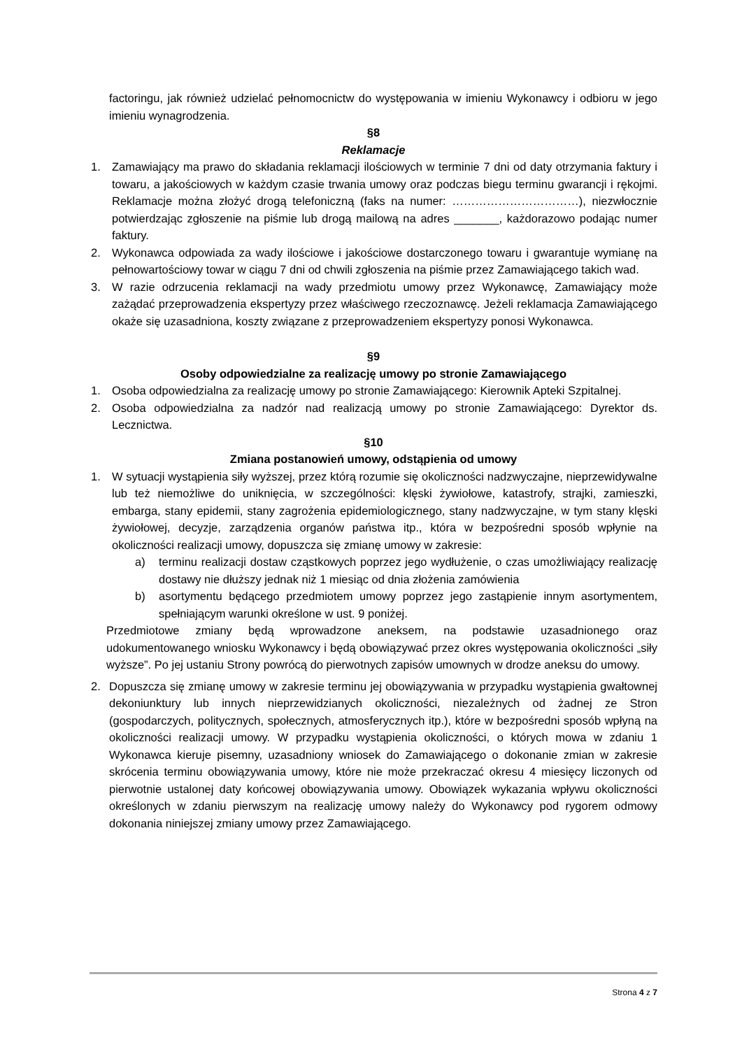factoringu, jak również udzielać pełnomocnictw do występowania w imieniu Wykonawcy i odbioru w jego imieniu wynagrodzenia.
§8
Reklamacje
1. Zamawiający ma prawo do składania reklamacji ilościowych w terminie 7 dni od daty otrzymania faktury i towaru, a jakościowych w każdym czasie trwania umowy oraz podczas biegu terminu gwarancji i rękojmi. Reklamacje można złożyć drogą telefoniczną (faks na numer: ……………………………), niezwłocznie potwierdzając zgłoszenie na piśmie lub drogą mailową na adres _______, każdorazowo podając numer faktury.
2. Wykonawca odpowiada za wady ilościowe i jakościowe dostarczonego towaru i gwarantuje wymianę na pełnowartościowy towar w ciągu 7 dni od chwili zgłoszenia na piśmie przez Zamawiającego takich wad.
3. W razie odrzucenia reklamacji na wady przedmiotu umowy przez Wykonawcę, Zamawiający może zażądać przeprowadzenia ekspertyzy przez właściwego rzeczoznawcę. Jeżeli reklamacja Zamawiającego okaże się uzasadniona, koszty związane z przeprowadzeniem ekspertyzy ponosi Wykonawca.
§9
Osoby odpowiedzialne za realizację umowy po stronie Zamawiającego
1. Osoba odpowiedzialna za realizację umowy po stronie Zamawiającego: Kierownik Apteki Szpitalnej.
2. Osoba odpowiedzialna za nadzór nad realizacją umowy po stronie Zamawiającego: Dyrektor ds. Lecznictwa.
§10
Zmiana postanowień umowy, odstąpienia od umowy
1. W sytuacji wystąpienia siły wyższej, przez którą rozumie się okoliczności nadzwyczajne, nieprzewidywalne lub też niemożliwe do uniknięcia, w szczególności: klęski żywiołowe, katastrofy, strajki, zamieszki, embarga, stany epidemii, stany zagrożenia epidemiologicznego, stany nadzwyczajne, w tym stany klęski żywiołowej, decyzje, zarządzenia organów państwa itp., która w bezpośredni sposób wpłynie na okoliczności realizacji umowy, dopuszcza się zmianę umowy w zakresie:
a) terminu realizacji dostaw cząstkowych poprzez jego wydłużenie, o czas umożliwiający realizację dostawy nie dłuższy jednak niż 1 miesiąc od dnia złożenia zamówienia
b) asortymentu będącego przedmiotem umowy poprzez jego zastąpienie innym asortymentem, spełniającym warunki określone w ust. 9 poniżej.
Przedmiotowe zmiany będą wprowadzone aneksem, na podstawie uzasadnionego oraz udokumentowanego wniosku Wykonawcy i będą obowiązywać przez okres występowania okoliczności „siły wyższe”. Po jej ustaniu Strony powrócą do pierwotnych zapisów umownych w drodze aneksu do umowy.
2. Dopuszcza się zmianę umowy w zakresie terminu jej obowiązywania w przypadku wystąpienia gwałtownej dekoniunktury lub innych nieprzewidzianych okoliczności, niezależnych od żadnej ze Stron (gospodarczych, politycznych, społecznych, atmosferycznych itp.), które w bezpośredni sposób wpłyną na okoliczności realizacji umowy. W przypadku wystąpienia okoliczności, o których mowa w zdaniu 1 Wykonawca kieruje pisemny, uzasadniony wniosek do Zamawiającego o dokonanie zmian w zakresie skrócenia terminu obowiązywania umowy, które nie może przekraczać okresu 4 miesięcy liczonych od pierwotnie ustalonej daty końcowej obowiązywania umowy. Obowiązek wykazania wpływu okoliczności określonych w zdaniu pierwszym na realizację umowy należy do Wykonawcy pod rygorem odmowy dokonania niniejszej zmiany umowy przez Zamawiającego.
Strona 4 z 7